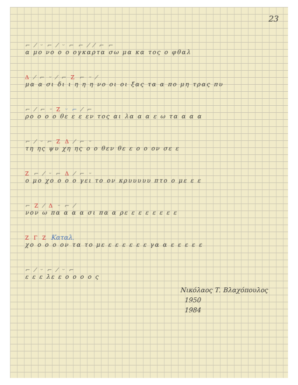23
⌐ ⁄ ᵕ ⌐ ⁄ ᵕ ⌐ ⌐ ⁄ ⁄ ⌐ ⌐
α μο νο ο ο ογκαρτα σω μα κα τος ο φθαλ
Δ ⁄ ⌐ ᵕ ⁄ ⌐ Ζ ⌐ ᵕ ⁄
μα α σι δι ι η η η νο οι οι ξας τα α πο μη τρας πυ
⌐ ⁄ ⌐ ᵕ Ζ ᵕ ⌐ ⁄ ⌐
ρο ο ο ο θε ε ε εν τος αι λα α α ε ω τα α α α
⌐ ⁄ ᵕ ⌐ Ζ Δ ⁄ ⌐ ᵕ
τη ης ψυ χη ης ο ο θεν θε ε ο ο ον σε ε
Ζ ⌐ ⁄ ᵕ ⌐ Δ ⁄ ⌐ ᵕ
ο μο χο ο ο ο γει το ον κρυυυυυ πτο ο με ε ε
⌐ Ζ ⁄ Δ ᵕ ⌐ ⁄
νον ω πα α α α σι πα α ρε ε ε ε ε ε ε ε
Ζ Γ Ζ Καταλ.
χο ο ο ο ον τα το με ε ε ε ε ε ε γα α ε ε ε ε ε
⌐ ⁄ ᵕ ⌐ ⁄ ᵕ ⌐
ε ε ε λε ε ο ο ο ο ς
Νικόλαος Τ. Βλαχόπουλος
1950
1984